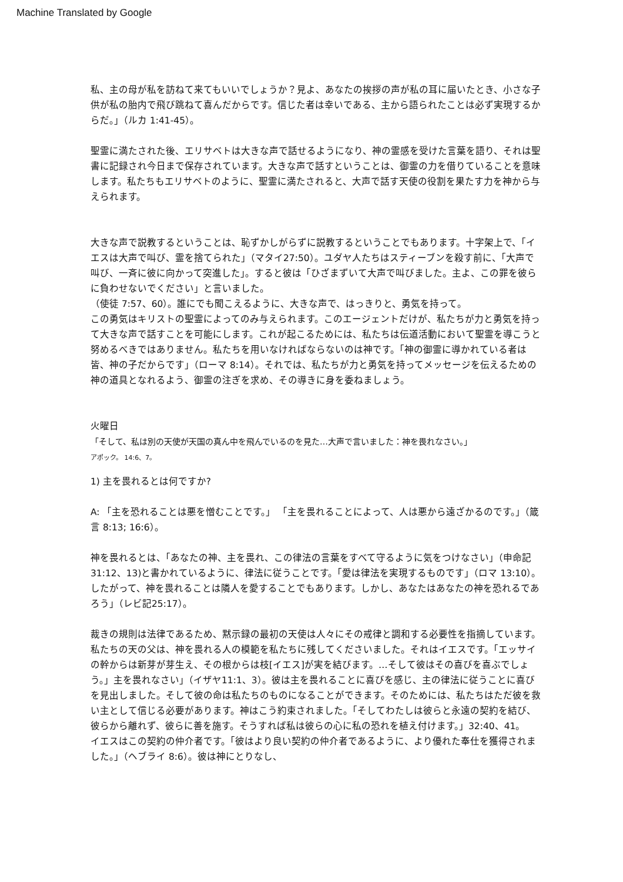Machine Translated by Google
私、主の母が私を訪ねて来てもいいでしょうか？見よ、あなたの挨拶の声が私の耳に届いたとき、小さな子供が私の胎内で飛び跳ねて喜んだからです。信じた者は幸いである、主から語られたことは必ず実現するからだ。」（ルカ 1:41-45）。
聖霊に満たされた後、エリサベトは大きな声で話せるようになり、神の霊感を受けた言葉を語り、それは聖書に記録され今日まで保存されています。大きな声で話すということは、御霊の力を借りていることを意味します。私たちもエリサベトのように、聖霊に満たされると、大声で話す天使の役割を果たす力を神から与えられます。
大きな声で説教するということは、恥ずかしがらずに説教するということでもあります。十字架上で、「イエスは大声で叫び、霊を捨てられた」（マタイ27:50）。ユダヤ人たちはスティーブンを殺す前に、「大声で叫び、一斉に彼に向かって突進した」。すると彼は「ひざまずいて大声で叫びました。主よ、この罪を彼らに負わせないでください」と言いました。
（使徒 7:57、60）。誰にでも聞こえるように、大きな声で、はっきりと、勇気を持って。
この勇気はキリストの聖霊によってのみ与えられます。このエージェントだけが、私たちが力と勇気を持って大きな声で話すことを可能にします。これが起こるためには、私たちは伝道活動において聖霊を導こうと努めるべきではありません。私たちを用いなければならないのは神です。「神の御霊に導かれている者は皆、神の子だからです」（ローマ 8:14）。それでは、私たちが力と勇気を持ってメッセージを伝えるための神の道具となれるよう、御霊の注ぎを求め、その導きに身を委ねましょう。
火曜日
「そして、私は別の天使が天国の真ん中を飛んでいるのを見た…大声で言いました：神を畏れなさい。」
アポック。 14:6、7。
1) 主を畏れるとは何ですか?
A: 「主を恐れることは悪を憎むことです。」 「主を畏れることによって、人は悪から遠ざかるのです。」（箴言 8:13; 16:6）。
神を畏れるとは、「あなたの神、主を畏れ、この律法の言葉をすべて守るように気をつけなさい」（申命記31:12、13)と書かれているように、律法に従うことです。「愛は律法を実現するものです」（ロマ 13:10）。したがって、神を畏れることは隣人を愛することでもあります。しかし、あなたはあなたの神を恐れるであろう」（レビ記25:17）。
裁きの規則は法律であるため、黙示録の最初の天使は人々にその戒律と調和する必要性を指摘しています。私たちの天の父は、神を畏れる人の模範を私たちに残してくださいました。それはイエスです。「エッサイの幹からは新芽が芽生え、その根からは枝[イエス]が実を結びます。…そして彼はその喜びを喜ぶでしょう。」主を畏れなさい」（イザヤ11:1、3）。彼は主を畏れることに喜びを感じ、主の律法に従うことに喜びを見出しました。そして彼の命は私たちのものになることができます。そのためには、私たちはただ彼を救い主として信じる必要があります。神はこう約束されました。「そしてわたしは彼らと永遠の契約を結び、彼らから離れず、彼らに善を施す。そうすれば私は彼らの心に私の恐れを植え付けます。」32:40、41。
イエスはこの契約の仲介者です。「彼はより良い契約の仲介者であるように、より優れた奉仕を獲得されました。」（ヘブライ 8:6）。彼は神にとりなし、